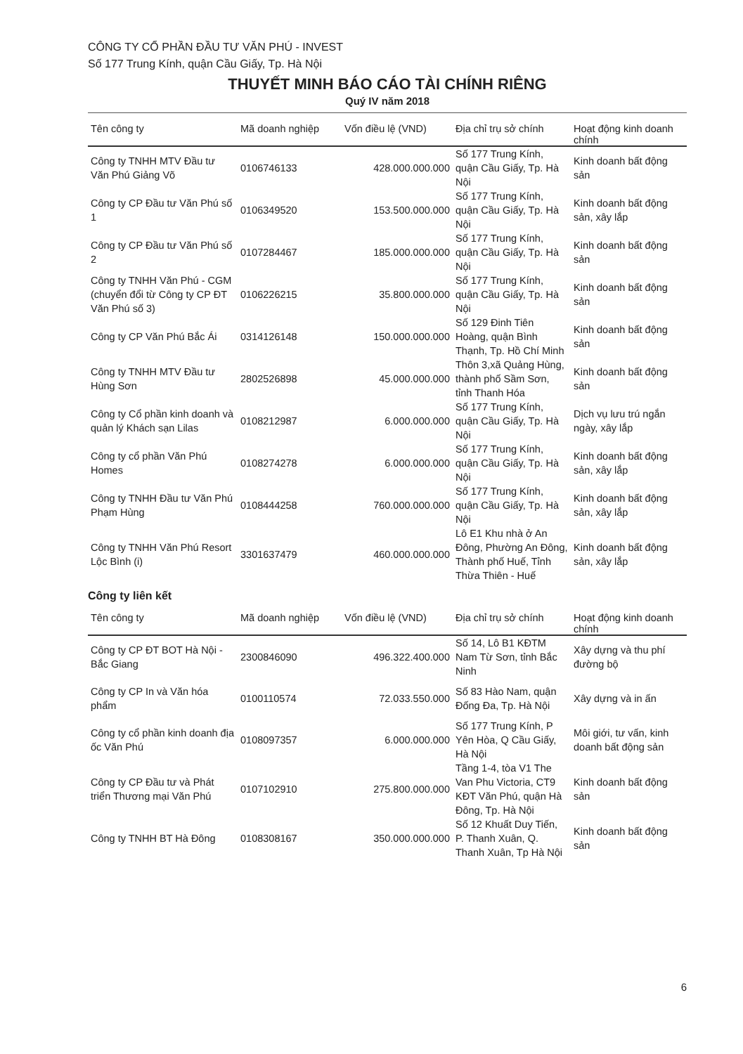CÔNG TY CỔ PHẦN ĐẦU TƯ VĂN PHÚ - INVEST
Số 177 Trung Kính, quận Cầu Giấy, Tp. Hà Nội
THUYẾT MINH BÁO CÁO TÀI CHÍNH RIÊNG
Quý IV năm 2018
| Tên công ty | Mã doanh nghiệp | Vốn điều lệ (VND) | Địa chỉ trụ sở chính | Hoạt động kinh doanh chính |
| --- | --- | --- | --- | --- |
| Công ty TNHH MTV Đầu tư Văn Phú Giảng Võ | 0106746133 | 428.000.000.000 | Số 177 Trung Kính, quận Cầu Giấy, Tp. Hà Nội | Kinh doanh bất động sản |
| Công ty CP Đầu tư Văn Phú số 1 | 0106349520 | 153.500.000.000 | Số 177 Trung Kính, quận Cầu Giấy, Tp. Hà Nội | Kinh doanh bất động sản, xây lắp |
| Công ty CP Đầu tư Văn Phú số 2 | 0107284467 | 185.000.000.000 | Số 177 Trung Kính, quận Cầu Giấy, Tp. Hà Nội | Kinh doanh bất động sản |
| Công ty TNHH Văn Phú - CGM (chuyển đổi từ Công ty CP ĐT Văn Phú số 3) | 0106226215 | 35.800.000.000 | Số 177 Trung Kính, quận Cầu Giấy, Tp. Hà Nội | Kinh doanh bất động sản |
| Công ty CP Văn Phú Bắc Ái | 0314126148 | 150.000.000.000 | Số 129 Đinh Tiên Hoàng, quận Bình Thạnh, Tp. Hồ Chí Minh | Kinh doanh bất động sản |
| Công ty TNHH MTV Đầu tư Hùng Sơn | 2802526898 | 45.000.000.000 | Thôn 3,xã Quảng Hùng, thành phố Sầm Sơn, tỉnh Thanh Hóa | Kinh doanh bất động sản |
| Công ty Cổ phần kinh doanh và quản lý Khách sạn Lilas | 0108212987 | 6.000.000.000 | Số 177 Trung Kính, quận Cầu Giấy, Tp. Hà Nội | Dịch vụ lưu trú ngắn ngày, xây lắp |
| Công ty cổ phần Văn Phú Homes | 0108274278 | 6.000.000.000 | Số 177 Trung Kính, quận Cầu Giấy, Tp. Hà Nội | Kinh doanh bất động sản, xây lắp |
| Công ty TNHH Đầu tư Văn Phú Phạm Hùng | 0108444258 | 760.000.000.000 | Số 177 Trung Kính, quận Cầu Giấy, Tp. Hà Nội | Kinh doanh bất động sản, xây lắp |
| Công ty TNHH Văn Phú Resort Lộc Bình (i) | 3301637479 | 460.000.000.000 | Lô E1 Khu nhà ở An Đông, Phường An Đông, Thành phố Huế, Tỉnh Thừa Thiên - Huế | Kinh doanh bất động sản, xây lắp |
Công ty liên kết
| Tên công ty | Mã doanh nghiệp | Vốn điều lệ (VND) | Địa chỉ trụ sở chính | Hoạt động kinh doanh chính |
| --- | --- | --- | --- | --- |
| Công ty CP ĐT BOT Hà Nội - Bắc Giang | 2300846090 | 496.322.400.000 | Số 14, Lô B1 KĐTM Nam Từ Sơn, tỉnh Bắc Ninh | Xây dựng và thu phí đường bộ |
| Công ty CP In và Văn hóa phẩm | 0100110574 | 72.033.550.000 | Số 83 Hào Nam, quận Đống Đa, Tp. Hà Nội | Xây dựng và in ấn |
| Công ty cổ phần kinh doanh địa ốc Văn Phú | 0108097357 | 6.000.000.000 | Số 177 Trung Kính, P Yên Hòa, Q Cầu Giấy, Hà Nội | Môi giới, tư vấn, kinh doanh bất động sản |
| Công ty CP Đầu tư và Phát triển Thương mại Văn Phú | 0107102910 | 275.800.000.000 | Tầng 1-4, tòa V1 The Van Phu Victoria, CT9 KĐT Văn Phú, quận Hà Đông, Tp. Hà Nội | Kinh doanh bất động sản |
| Công ty TNHH BT Hà Đông | 0108308167 | 350.000.000.000 | Số 12 Khuất Duy Tiến, P. Thanh Xuân, Q. Thanh Xuân, Tp Hà Nội | Kinh doanh bất động sản |
6